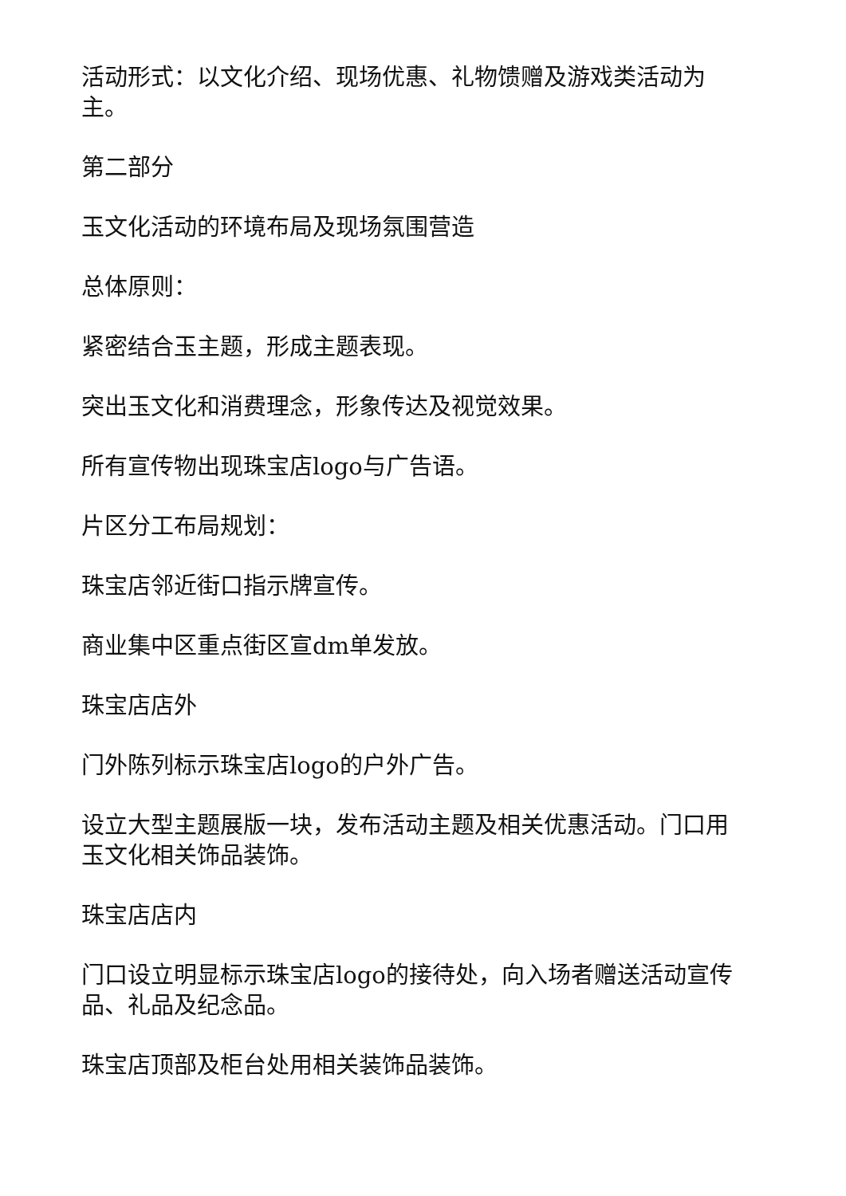活动形式：以文化介绍、现场优惠、礼物馈赠及游戏类活动为主。
第二部分
玉文化活动的环境布局及现场氛围营造
总体原则：
紧密结合玉主题，形成主题表现。
突出玉文化和消费理念，形象传达及视觉效果。
所有宣传物出现珠宝店logo与广告语。
片区分工布局规划：
珠宝店邻近街口指示牌宣传。
商业集中区重点街区宣dm单发放。
珠宝店店外
门外陈列标示珠宝店logo的户外广告。
设立大型主题展版一块，发布活动主题及相关优惠活动。门口用玉文化相关饰品装饰。
珠宝店店内
门口设立明显标示珠宝店logo的接待处，向入场者赠送活动宣传品、礼品及纪念品。
珠宝店顶部及柜台处用相关装饰品装饰。